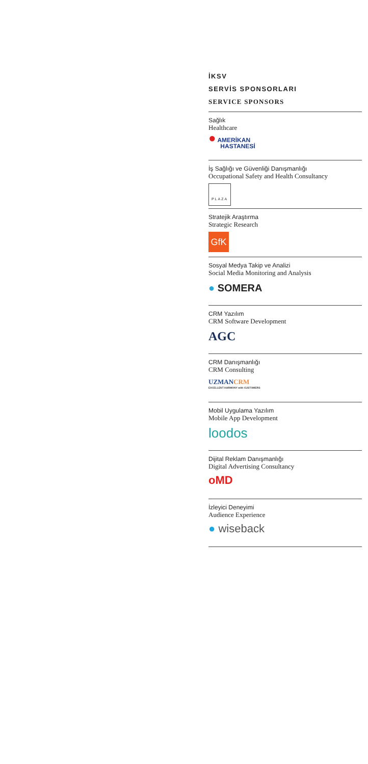İKSV
SERVİS SPONSORLARI
SERVICE SPONSORS
Sağlık
Healthcare
● AMERİKAN
HASTANESİ
İş Sağlığı ve Güvenliği Danışmanlığı
Occupational Safety and Health Consultancy
PLAZA
Stratejik Araştırma
Strategic Research
GfK
Sosyal Medya Takip ve Analizi
Social Media Monitoring and Analysis
● SOMERA
CRM Yazılım
CRM Software Development
AGC
CRM Danışmanlığı
CRM Consulting
UZMANCRM
EXCELLENT HARMONY with CUSTOMERS
Mobil Uygulama Yazılım
Mobile App Development
loodos
Dijital Reklam Danışmanlığı
Digital Advertising Consultancy
oMD
İzleyici Deneyimi
Audience Experience
● wiseback